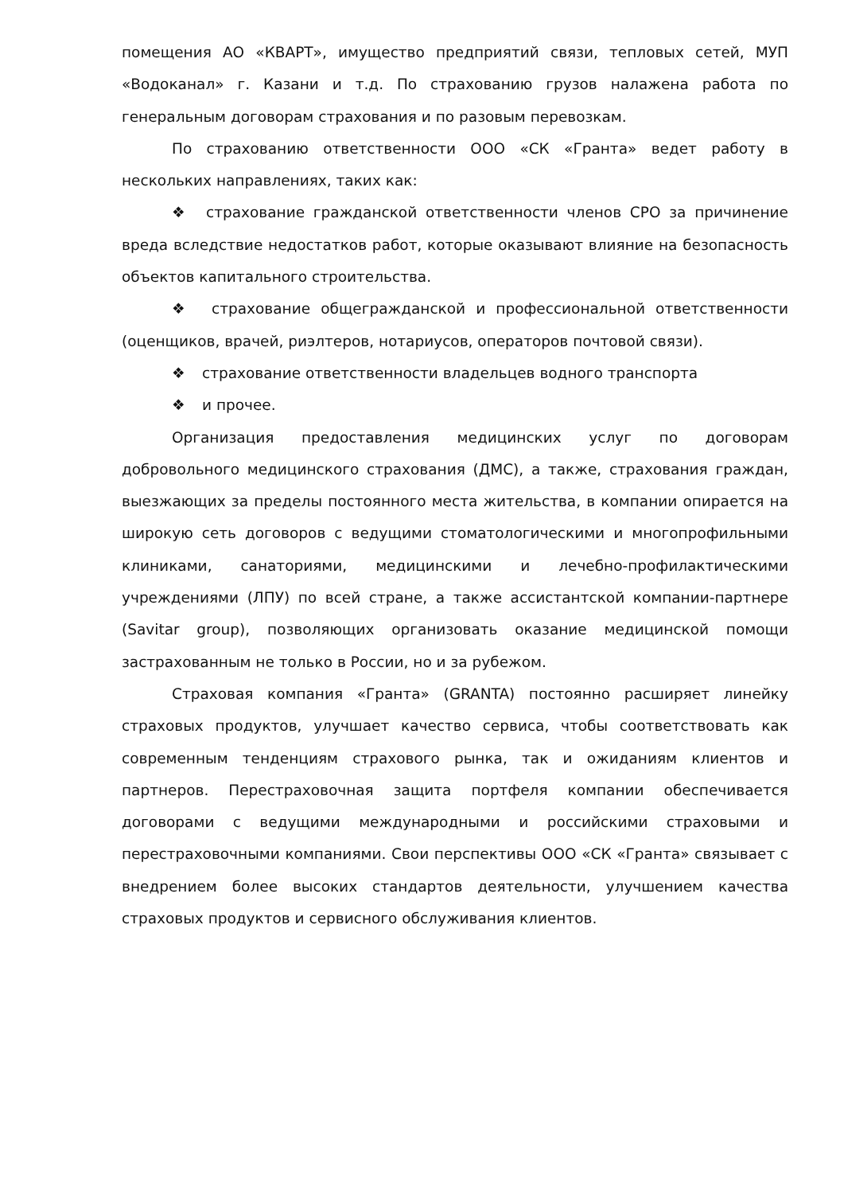помещения АО «КВАРТ», имущество предприятий связи, тепловых сетей, МУП «Водоканал» г. Казани и т.д. По страхованию грузов налажена работа по генеральным договорам страхования и по разовым перевозкам.
По страхованию ответственности ООО «СК «Гранта» ведет работу в нескольких направлениях, таких как:
❖ страхование гражданской ответственности членов СРО за причинение вреда вследствие недостатков работ, которые оказывают влияние на безопасность объектов капитального строительства.
❖ страхование общегражданской и профессиональной ответственности (оценщиков, врачей, риэлтеров, нотариусов, операторов почтовой связи).
❖ страхование ответственности владельцев водного транспорта
❖ и прочее.
Организация предоставления медицинских услуг по договорам добровольного медицинского страхования (ДМС), а также, страхования граждан, выезжающих за пределы постоянного места жительства, в компании опирается на широкую сеть договоров с ведущими стоматологическими и многопрофильными клиниками, санаториями, медицинскими и лечебно-профилактическими учреждениями (ЛПУ) по всей стране, а также ассистантской компании-партнере (Savitar group), позволяющих организовать оказание медицинской помощи застрахованным не только в России, но и за рубежом.
Страховая компания «Гранта» (GRANTA) постоянно расширяет линейку страховых продуктов, улучшает качество сервиса, чтобы соответствовать как современным тенденциям страхового рынка, так и ожиданиям клиентов и партнеров. Перестраховочная защита портфеля компании обеспечивается договорами с ведущими международными и российскими страховыми и перестраховочными компаниями. Свои перспективы ООО «СК «Гранта» связывает с внедрением более высоких стандартов деятельности, улучшением качества страховых продуктов и сервисного обслуживания клиентов.